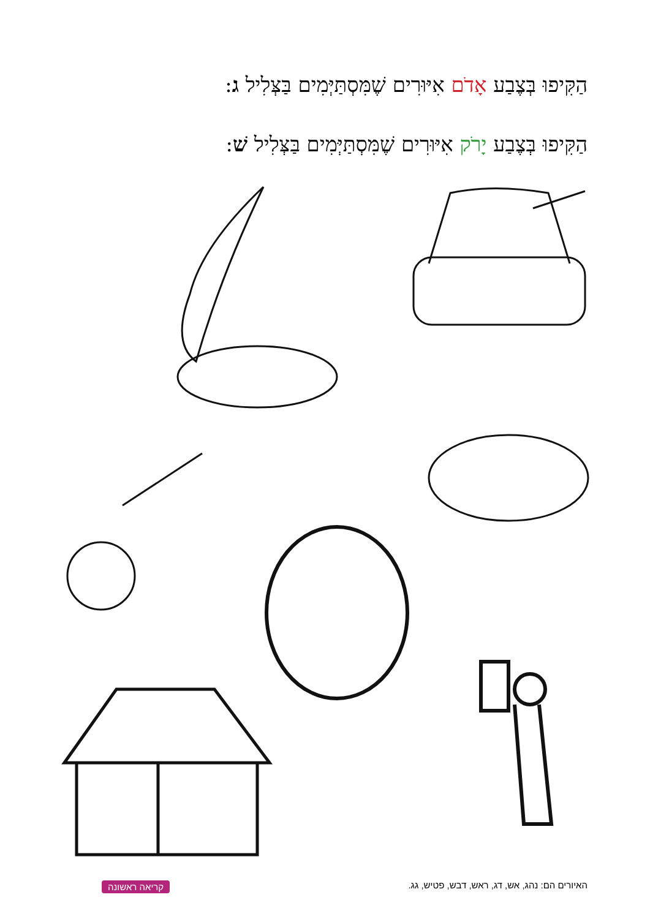הַקִּיפוּ בְּצֶבַע אָדֹם אִיּוּרִים שֶׁמִּסְתַּיְּמִים בַּצְּלִיל ג:
הַקִּיפוּ בְּצֶבַע יָרֹק אִיּוּרִים שֶׁמִּסְתַּיְּמִים בַּצְּלִיל שׁ:
האיורים הם: נהג, אש, דג, ראש, דבש, פטיש, גג.
קריאה ראשונה